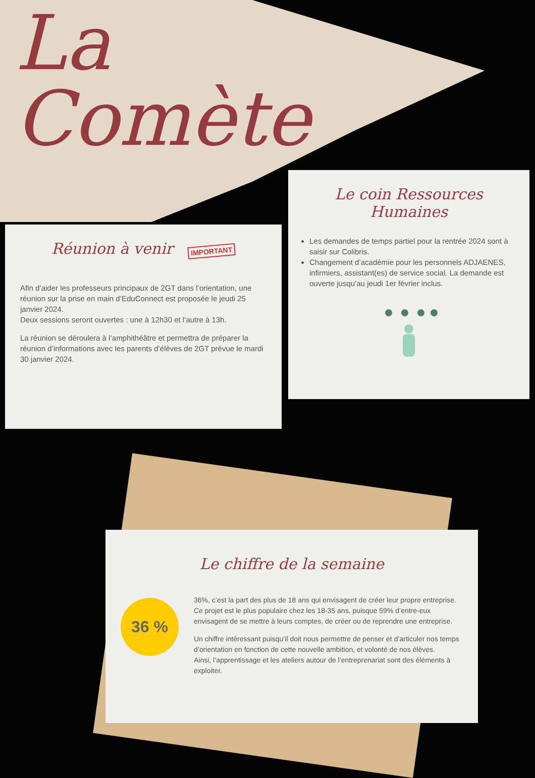La
Comète
Réunion à venir IMPORTANT
Afin d’aider les professeurs principaux de 2GT dans l’orientation, une réunion sur la prise en main d’EduConnect est proposée le jeudi 25 janvier 2024.
Deux sessions seront ouvertes : une à 12h30 et l’autre à 13h.
La réunion se déroulera à l’amphithéâtre et permettra de préparer la réunion d’informations avec les parents d’élèves de 2GT prévue le mardi 30 janvier 2024.
Le coin Ressources
Humaines
Les demandes de temps partiel pour la rentrée 2024 sont à saisir sur Colibris.
Changement d’académie pour les personnels ADJAENES, infirmiers, assistant(es) de service social. La demande est ouverte jusqu’au jeudi 1er février inclus.
Le chiffre de la semaine
36 %
36%, c’est la part des plus de 18 ans qui envisagent de créer leur propre entreprise. Ce projet est le plus populaire chez les 18-35 ans, puisque 59% d’entre-eux envisagent de se mettre à leurs comptes, de créer ou de reprendre une entreprise.
Un chiffre intéressant puisqu’il doit nous permettre de penser et d’articuler nos temps d’orientation en fonction de cette nouvelle ambition, et volonté de nos élèves.
Ainsi, l’apprentissage et les ateliers autour de l’entreprenariat sont des éléments à exploiter.